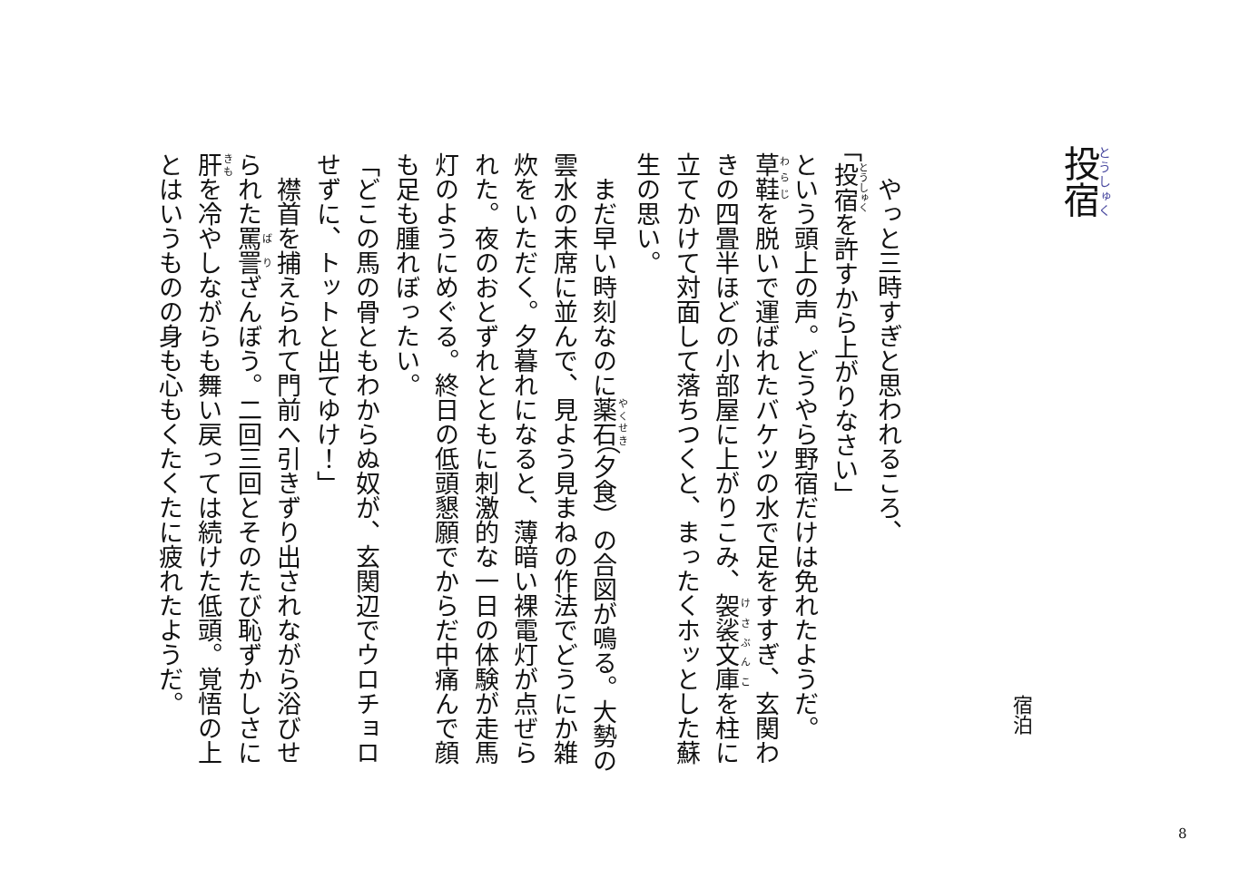投宿
　やっと三時すぎと思われるころ、
「投宿を許すから上がりなさい」
という頭上の声。どうやら野宿だけは免れたようだ。草鞋を脱いで運ばれたバケツの水で足をすすぎ、玄関わきの四畳半ほどの小部屋に上がりこみ、袈裟文庫を柱に立てかけて対面して落ちつくと、まったくホッとした蘇生の思い。
　まだ早い時刻なのに薬石（夕食）の合図が鳴る。大勢の雲水の末席に並んで、見よう見まねの作法でどうにか雑炊をいただく。夕暮れになると、薄暗い裸電灯が点ぜられた。夜のおとずれとともに刺激的な一日の体験が走馬灯のようにめぐる。終日の低頭懇願でからだ中痛んで顔も足も腫れぼったい。
「どこの馬の骨ともわからぬ奴が、玄関辺でウロチョロせずに、トットと出てゆけ！」
　襟首を捕えられて門前へ引きずり出されながら浴びせられた罵詈ざんぼう。二回三回とそのたび恥ずかしさに肝を冷やしながらも舞い戻っては続けた低頭。覚悟の上とはいうものの身も心もくたくたに疲れたようだ。
宿泊
8